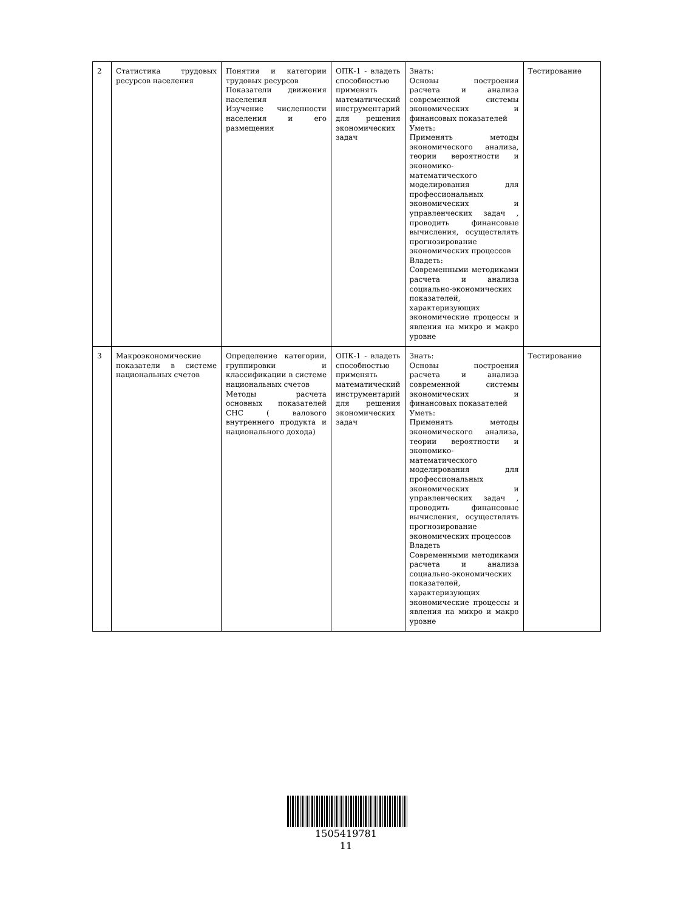| 2 | Статистика трудовых ресурсов населения | Понятия и категории трудовых ресурсов Показатели движения населения Изучение численности населения и его размещения | ОПК-1 - владеть способностью применять математический инструментарий для решения экономических задач | Знать: Основы построения расчета и анализа современной системы экономических и финансовых показателей Уметь: Применять методы экономического анализа, теории вероятности и экономико-математического моделирования для профессиональных экономических и управленческих задач , проводить финансовые вычисления, осуществлять прогнозирование экономических процессов Владеть: Современными методиками расчета и анализа социально-экономических показателей, характеризующих экономические процессы и явления на микро и макро уровне | Тестирование |
| 3 | Макроэкономические показатели в системе национальных счетов | Определение категории, группировки и классификации в системе национальных счетов Методы расчета основных показателей СНС ( валового внутреннего продукта и национального дохода) | ОПК-1 - владеть способностью применять математический инструментарий для решения экономических задач | Знать: Основы построения расчета и анализа современной системы экономических и финансовых показателей Уметь: Применять методы экономического анализа, теории вероятности и экономико-математического моделирования для профессиональных экономических и управленческих задач , проводить финансовые вычисления, осуществлять прогнозирование экономических процессов Владеть Современными методиками расчета и анализа социально-экономических показателей, характеризующих экономические процессы и явления на микро и макро уровне | Тестирование |
1505419781
11